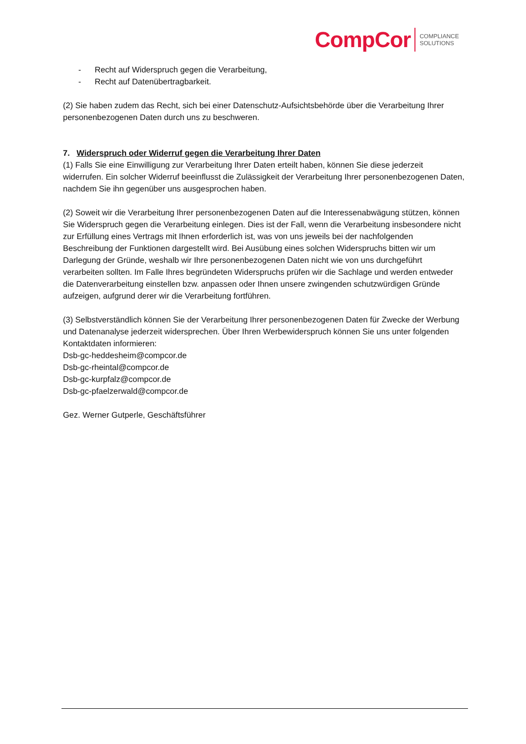CompCor COMPLIANCE
SOLUTIONS
- Recht auf Widerspruch gegen die Verarbeitung,
- Recht auf Datenübertragbarkeit.
(2) Sie haben zudem das Recht, sich bei einer Datenschutz-Aufsichtsbehörde über die Verarbeitung Ihrer personenbezogenen Daten durch uns zu beschweren.
7. Widerspruch oder Widerruf gegen die Verarbeitung Ihrer Daten
(1) Falls Sie eine Einwilligung zur Verarbeitung Ihrer Daten erteilt haben, können Sie diese jederzeit widerrufen. Ein solcher Widerruf beeinflusst die Zulässigkeit der Verarbeitung Ihrer personenbezogenen Daten, nachdem Sie ihn gegenüber uns ausgesprochen haben.
(2) Soweit wir die Verarbeitung Ihrer personenbezogenen Daten auf die Interessenabwägung stützen, können Sie Widerspruch gegen die Verarbeitung einlegen. Dies ist der Fall, wenn die Verarbeitung insbesondere nicht zur Erfüllung eines Vertrags mit Ihnen erforderlich ist, was von uns jeweils bei der nachfolgenden Beschreibung der Funktionen dargestellt wird. Bei Ausübung eines solchen Widerspruchs bitten wir um Darlegung der Gründe, weshalb wir Ihre personenbezogenen Daten nicht wie von uns durchgeführt verarbeiten sollten. Im Falle Ihres begründeten Widerspruchs prüfen wir die Sachlage und werden entweder die Datenverarbeitung einstellen bzw. anpassen oder Ihnen unsere zwingenden schutzwürdigen Gründe aufzeigen, aufgrund derer wir die Verarbeitung fortführen.
(3) Selbstverständlich können Sie der Verarbeitung Ihrer personenbezogenen Daten für Zwecke der Werbung und Datenanalyse jederzeit widersprechen. Über Ihren Werbewiderspruch können Sie uns unter folgenden Kontaktdaten informieren:
Dsb-gc-heddesheim@compcor.de
Dsb-gc-rheintal@compcor.de
Dsb-gc-kurpfalz@compcor.de
Dsb-gc-pfaelzerwald@compcor.de
Gez. Werner Gutperle, Geschäftsführer